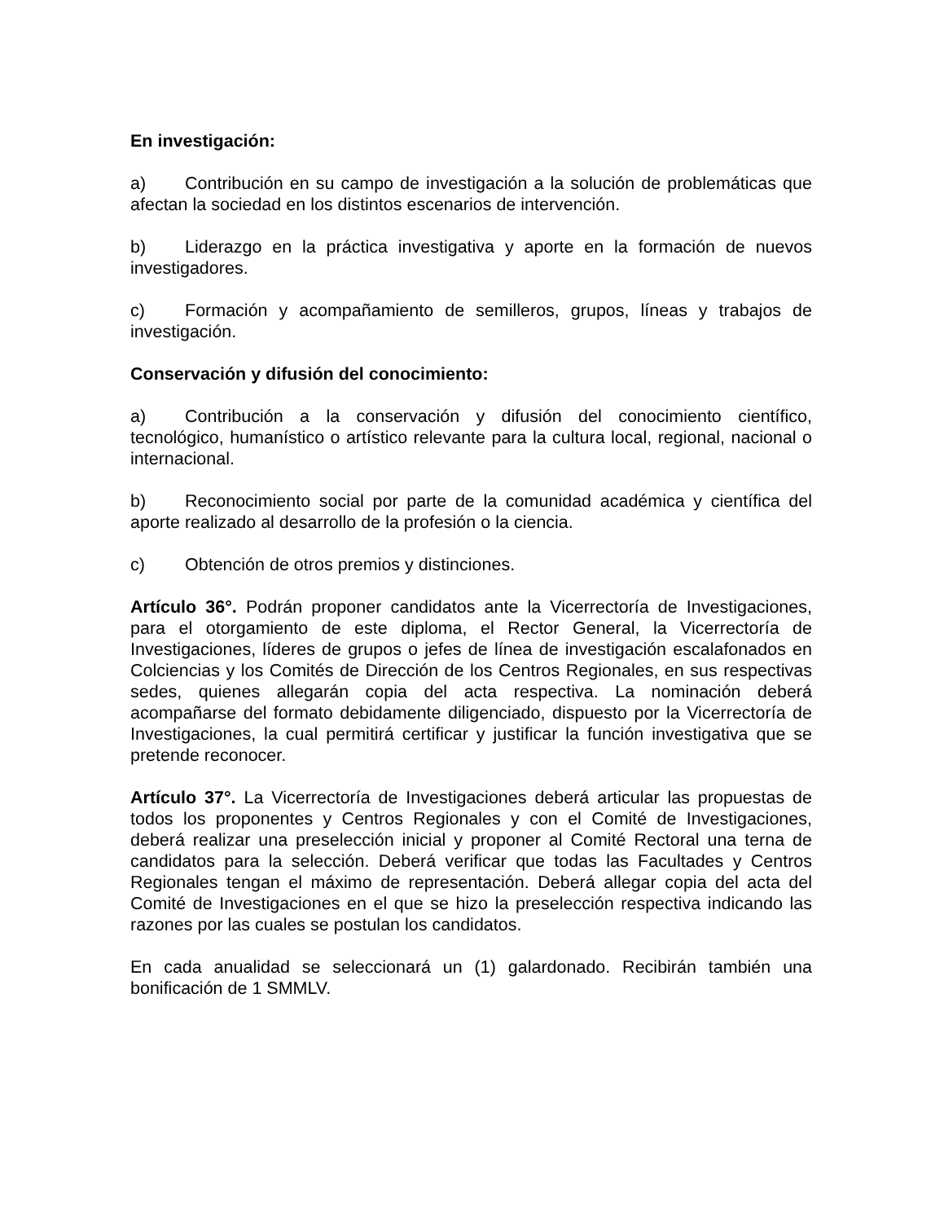En investigación:
a) Contribución en su campo de investigación a la solución de problemáticas que afectan la sociedad en los distintos escenarios de intervención.
b) Liderazgo en la práctica investigativa y aporte en la formación de nuevos investigadores.
c) Formación y acompañamiento de semilleros, grupos, líneas y trabajos de investigación.
Conservación y difusión del conocimiento:
a) Contribución a la conservación y difusión del conocimiento científico, tecnológico, humanístico o artístico relevante para la cultura local, regional, nacional o internacional.
b) Reconocimiento social por parte de la comunidad académica y científica del aporte realizado al desarrollo de la profesión o la ciencia.
c) Obtención de otros premios y distinciones.
Artículo 36°. Podrán proponer candidatos ante la Vicerrectoría de Investigaciones, para el otorgamiento de este diploma, el Rector General, la Vicerrectoría de Investigaciones, líderes de grupos o jefes de línea de investigación escalafonados en Colciencias y los Comités de Dirección de los Centros Regionales, en sus respectivas sedes, quienes allegarán copia del acta respectiva. La nominación deberá acompañarse del formato debidamente diligenciado, dispuesto por la Vicerrectoría de Investigaciones, la cual permitirá certificar y justificar la función investigativa que se pretende reconocer.
Artículo 37°. La Vicerrectoría de Investigaciones deberá articular las propuestas de todos los proponentes y Centros Regionales y con el Comité de Investigaciones, deberá realizar una preselección inicial y proponer al Comité Rectoral una terna de candidatos para la selección. Deberá verificar que todas las Facultades y Centros Regionales tengan el máximo de representación. Deberá allegar copia del acta del Comité de Investigaciones en el que se hizo la preselección respectiva indicando las razones por las cuales se postulan los candidatos.
En cada anualidad se seleccionará un (1) galardonado. Recibirán también una bonificación de 1 SMMLV.